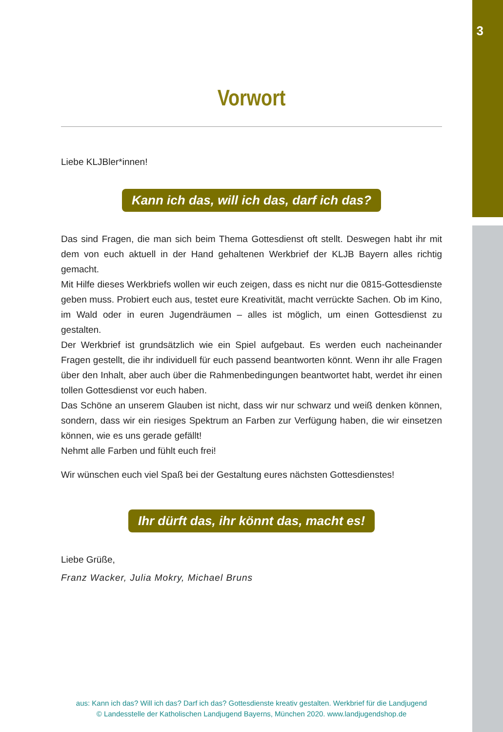3
Vorwort
Liebe KLJBler*innen!
Kann ich das, will ich das, darf ich das?
Das sind Fragen, die man sich beim Thema Gottesdienst oft stellt. Deswegen habt ihr mit dem von euch aktuell in der Hand gehaltenen Werkbrief der KLJB Bayern alles richtig gemacht.
Mit Hilfe dieses Werkbriefs wollen wir euch zeigen, dass es nicht nur die 0815-Gottesdienste geben muss. Probiert euch aus, testet eure Kreativität, macht verrückte Sachen. Ob im Kino, im Wald oder in euren Jugendräumen – alles ist möglich, um einen Gottesdienst zu gestalten.
Der Werkbrief ist grundsätzlich wie ein Spiel aufgebaut. Es werden euch nacheinander Fragen gestellt, die ihr individuell für euch passend beantworten könnt. Wenn ihr alle Fragen über den Inhalt, aber auch über die Rahmenbedingungen beantwortet habt, werdet ihr einen tollen Gottesdienst vor euch haben.
Das Schöne an unserem Glauben ist nicht, dass wir nur schwarz und weiß denken können, sondern, dass wir ein riesiges Spektrum an Farben zur Verfügung haben, die wir einsetzen können, wie es uns gerade gefällt!
Nehmt alle Farben und fühlt euch frei!
Wir wünschen euch viel Spaß bei der Gestaltung eures nächsten Gottesdienstes!
Ihr dürft das, ihr könnt das, macht es!
Liebe Grüße,
Franz Wacker, Julia Mokry, Michael Bruns
aus: Kann ich das? Will ich das? Darf ich das? Gottesdienste kreativ gestalten. Werkbrief für die Landjugend
© Landesstelle der Katholischen Landjugend Bayerns, München 2020. www.landjugendshop.de